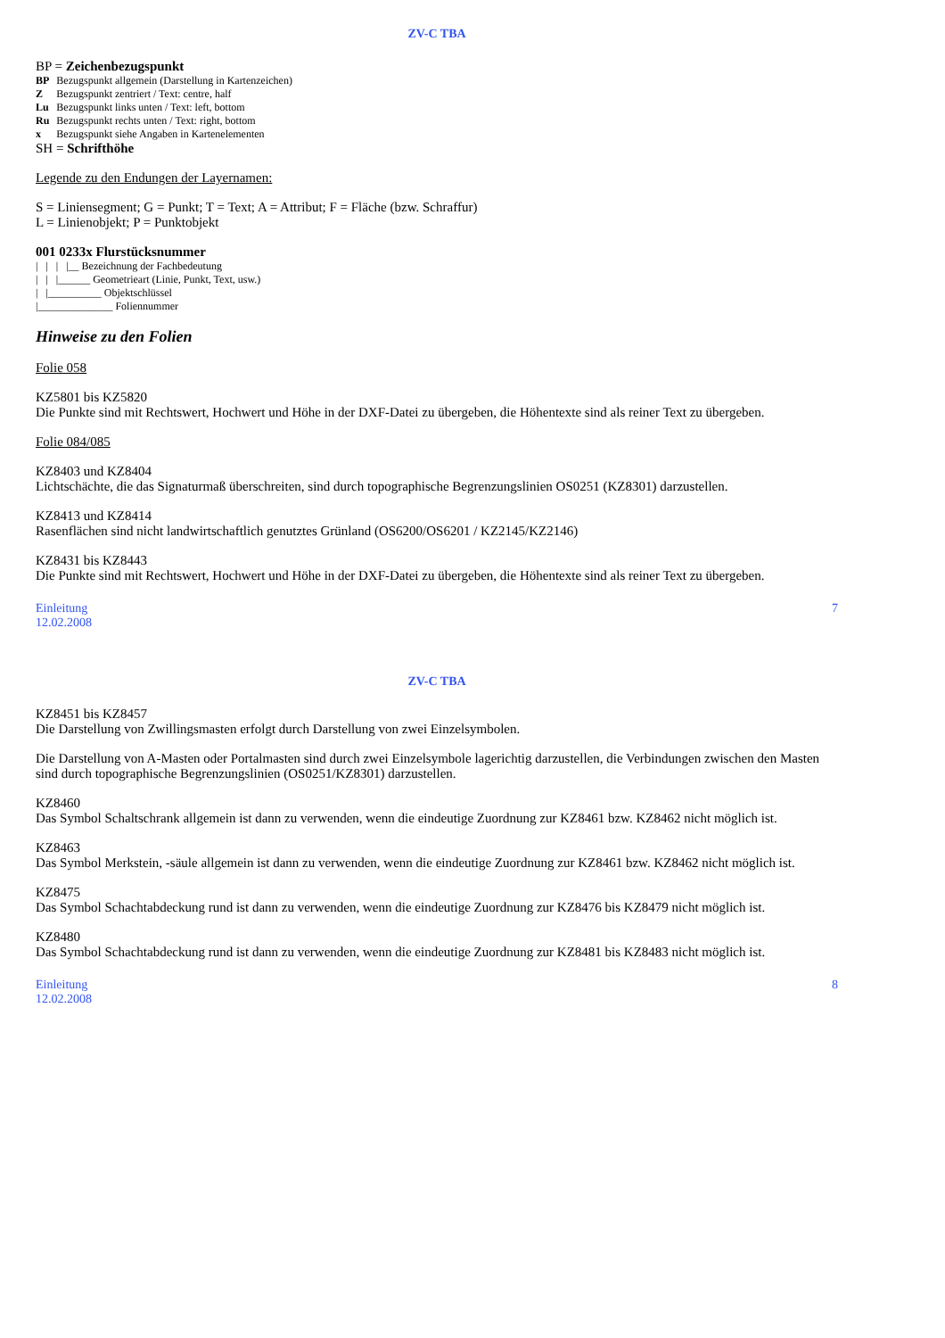ZV-C TBA
BP = Zeichenbezugspunkt
| BP | Bezugspunkt allgemein (Darstellung in Kartenzeichen) |
| Z | Bezugspunkt zentriert / Text: centre, half |
| Lu | Bezugspunkt links unten / Text: left, bottom |
| Ru | Bezugspunkt rechts unten / Text: right, bottom |
| x | Bezugspunkt siehe Angaben in Kartenelementen |
SH = Schrifthöhe
Legende zu den Endungen der Layernamen:
S = Liniensegment; G = Punkt; T = Text; A = Attribut; F = Fläche (bzw. Schraffur)
L = Linienobjekt; P = Punktobjekt
001 0233x Flurstücksnummer
|   |   |   |__ Bezeichnung der Fachbedeutung
|   |   |______ Geometrieart (Linie, Punkt, Text, usw.)
|   |__________ Objektschlüssel
|______________ Foliennummer
Hinweise zu den Folien
Folie 058
KZ5801 bis KZ5820
Die Punkte sind mit Rechtswert, Hochwert und Höhe in der DXF-Datei zu übergeben, die Höhentexte sind als reiner Text zu übergeben.
Folie 084/085
KZ8403 und KZ8404
Lichtschächte, die das Signaturmaß überschreiten, sind durch topographische Begrenzungslinien OS0251 (KZ8301) darzustellen.
KZ8413 und KZ8414
Rasenflächen sind nicht landwirtschaftlich genutztes Grünland (OS6200/OS6201 / KZ2145/KZ2146)
KZ8431 bis KZ8443
Die Punkte sind mit Rechtswert, Hochwert und Höhe in der DXF-Datei zu übergeben, die Höhentexte sind als reiner Text zu übergeben.
Einleitung
12.02.2008 7
ZV-C TBA
KZ8451 bis KZ8457
Die Darstellung von Zwillingsmasten erfolgt durch Darstellung von zwei Einzelsymbolen.
Die Darstellung von A-Masten oder Portalmasten sind durch zwei Einzelsymbole lagerichtig darzustellen, die Verbindungen zwischen den Masten sind durch topographische Begrenzungslinien (OS0251/KZ8301) darzustellen.
KZ8460
Das Symbol Schaltschrank allgemein ist dann zu verwenden, wenn die eindeutige Zuordnung zur KZ8461 bzw. KZ8462 nicht möglich ist.
KZ8463
Das Symbol Merkstein, -säule allgemein ist dann zu verwenden, wenn die eindeutige Zuordnung zur KZ8461 bzw. KZ8462 nicht möglich ist.
KZ8475
Das Symbol Schachtabdeckung rund ist dann zu verwenden, wenn die eindeutige Zuordnung zur KZ8476 bis KZ8479 nicht möglich ist.
KZ8480
Das Symbol Schachtabdeckung rund ist dann zu verwenden, wenn die eindeutige Zuordnung zur KZ8481 bis KZ8483 nicht möglich ist.
Einleitung
12.02.2008 8